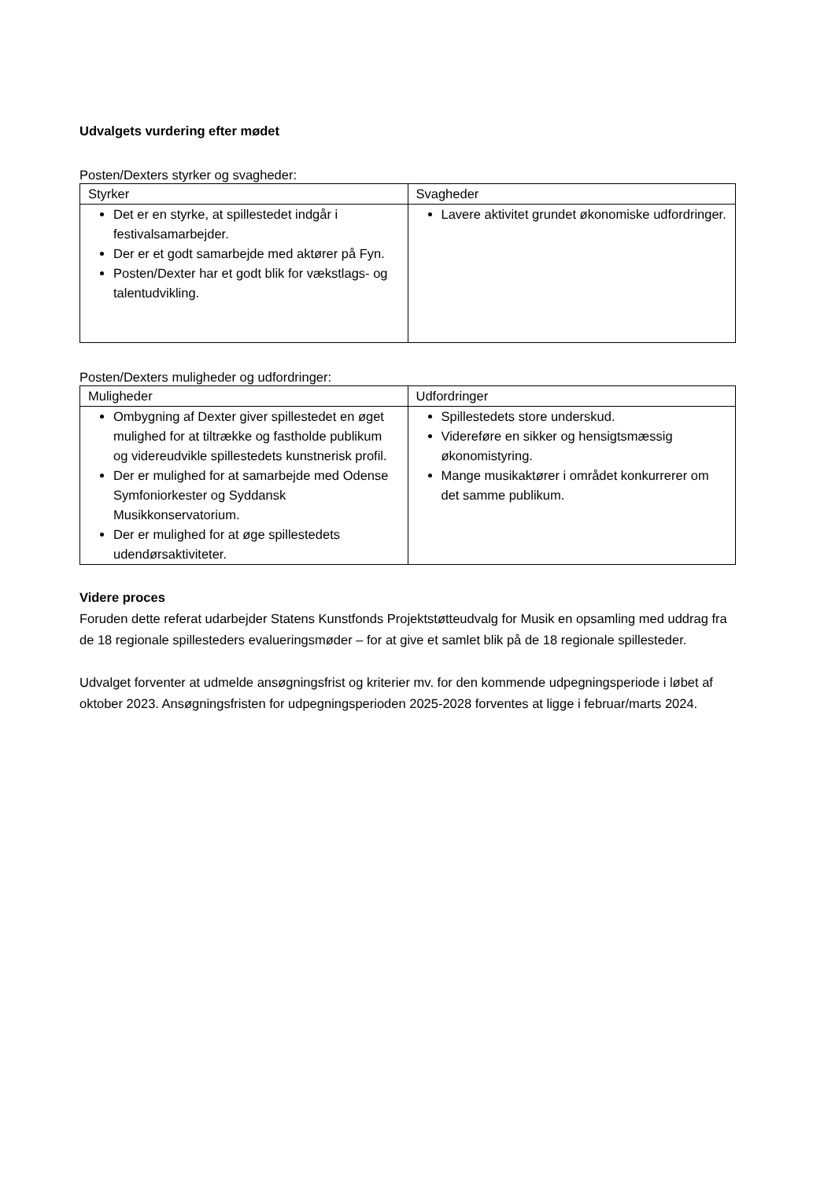Udvalgets vurdering efter mødet
Posten/Dexters styrker og svagheder:
| Styrker | Svagheder |
| --- | --- |
| Det er en styrke, at spillestedet indgår i festivalsamarbejder. Der er et godt samarbejde med aktører på Fyn. Posten/Dexter har et godt blik for vækstlags- og talentudvikling. | Lavere aktivitet grundet økonomiske udfordringer. |
Posten/Dexters muligheder og udfordringer:
| Muligheder | Udfordringer |
| --- | --- |
| Ombygning af Dexter giver spillestedet en øget mulighed for at tiltrække og fastholde publikum og videreudvikle spillestedets kunstnerisk profil. Der er mulighed for at samarbejde med Odense Symfoniorkester og Syddansk Musikkonservatorium. Der er mulighed for at øge spillestedets udendørsaktiviteter. | Spillestedets store underskud. Videreføre en sikker og hensigtsmæssig økonomistyring. Mange musikaktører i området konkurrerer om det samme publikum. |
Videre proces
Foruden dette referat udarbejder Statens Kunstfonds Projektstøtteudvalg for Musik en opsamling med uddrag fra de 18 regionale spillesteders evalueringsmøder – for at give et samlet blik på de 18 regionale spillesteder.
Udvalget forventer at udmelde ansøgningsfrist og kriterier mv. for den kommende udpegningsperiode i løbet af oktober 2023. Ansøgningsfristen for udpegningsperioden 2025-2028 forventes at ligge i februar/marts 2024.